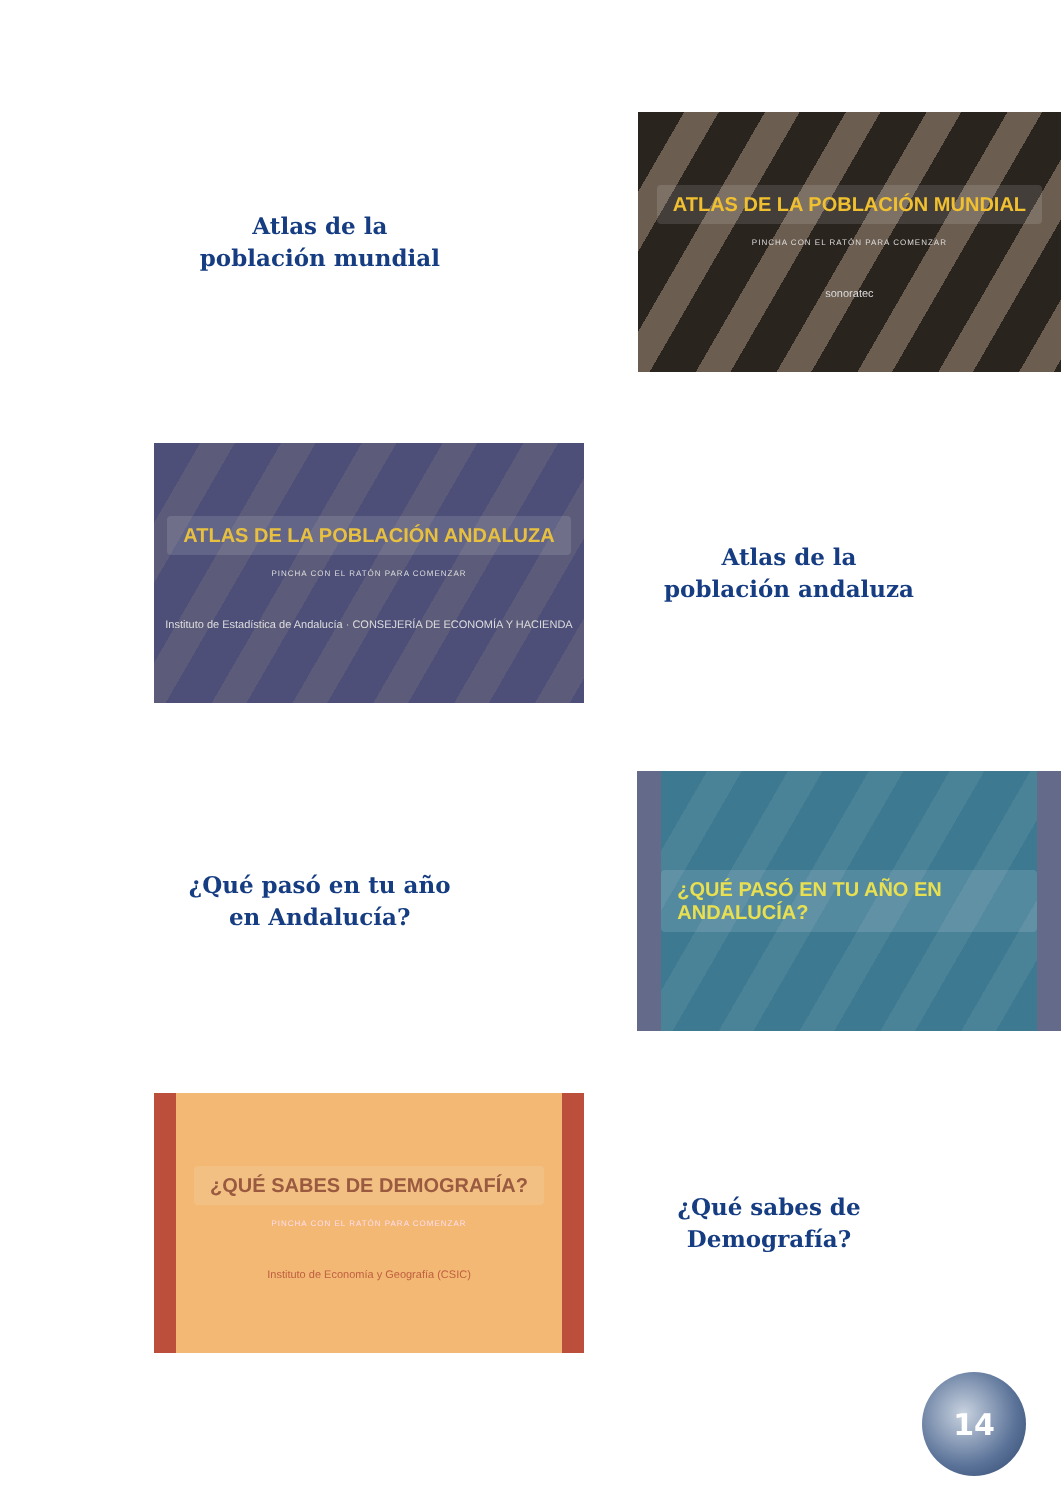Atlas de la
población mundial
ATLAS DE LA POBLACIÓN MUNDIAL
PINCHA CON EL RATÓN PARA COMENZAR
sonoratec
ATLAS DE LA POBLACIÓN ANDALUZA
PINCHA CON EL RATÓN PARA COMENZAR
Instituto de Estadística de Andalucía · CONSEJERÍA DE ECONOMÍA Y HACIENDA
Atlas de la
población andaluza
¿Qué pasó en tu año
en Andalucía?
¿QUÉ PASÓ EN TU AÑO EN ANDALUCÍA?
¿QUÉ SABES DE DEMOGRAFÍA?
PINCHA CON EL RATÓN PARA COMENZAR
Instituto de Economía y Geografía (CSIC)
¿Qué sabes de
Demografía?
14